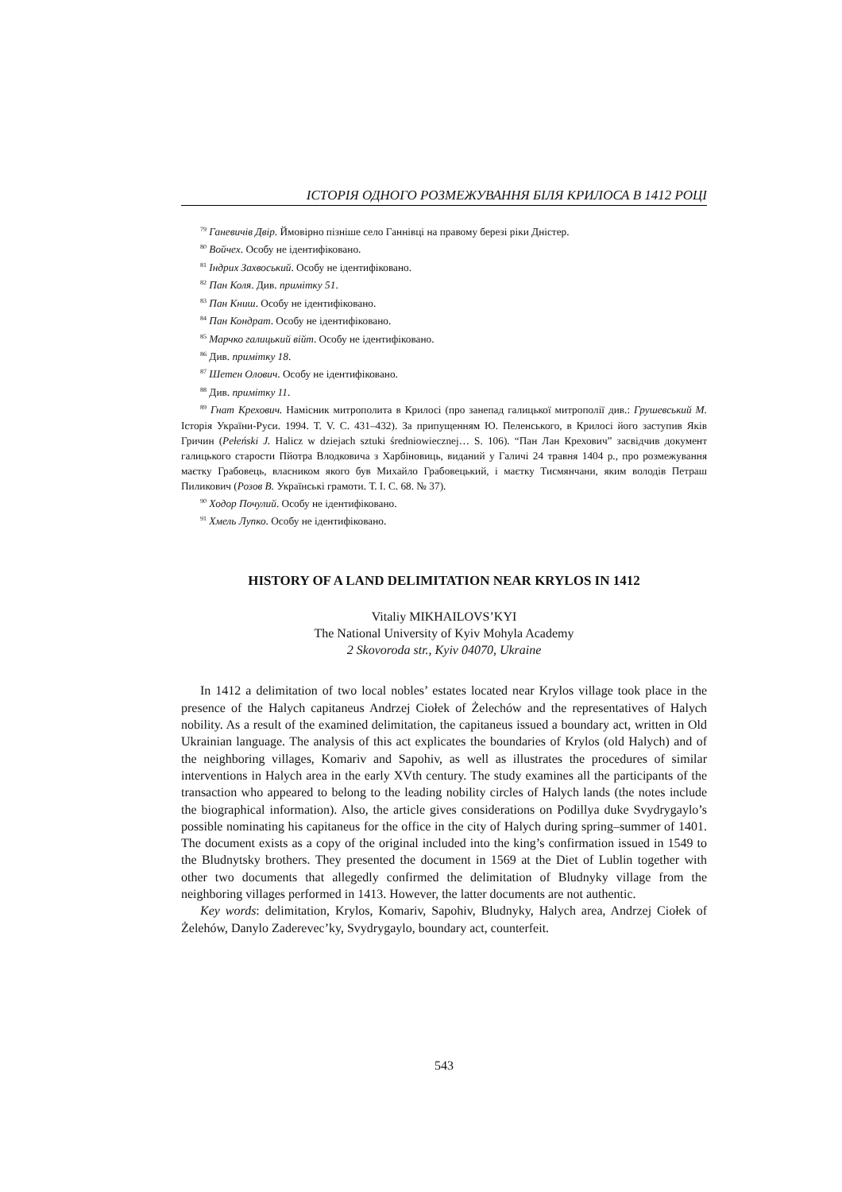ІСТОРІЯ ОДНОГО РОЗМЕЖУВАННЯ БІЛЯ КРИЛОСА В 1412 РОЦІ
<sup>79</sup> Ганевичів Двір. Ймовірно пізніше село Ганнівці на правому березі ріки Дністер.
<sup>80</sup> Войчех. Особу не ідентифіковано.
<sup>81</sup> Індрих Захвоський. Особу не ідентифіковано.
<sup>82</sup> Пан Коля. Див. примітку 51.
<sup>83</sup> Пан Книш. Особу не ідентифіковано.
<sup>84</sup> Пан Кондрат. Особу не ідентифіковано.
<sup>85</sup> Марчко галицький війт. Особу не ідентифіковано.
<sup>86</sup> Див. примітку 18.
<sup>87</sup> Шетен Олович. Особу не ідентифіковано.
<sup>88</sup> Див. примітку 11.
<sup>89</sup> Гнат Крехович. Намісник митрополита в Крилосі (про занепад галицької митрополії див.: Грушевський М. Історія України-Руси. 1994. Т. V. С. 431–432). За припущенням Ю. Пеленського, в Крилосі його заступив Яків Гричин (Pełeński J. Halicz w dziejach sztuki średniowiecznej… S. 106). “Пан Лан Крехович” засвідчив документ галицького старости Пйотра Влодковича з Харбіновиць, виданий у Галичі 24 травня 1404 р., про розмежування маєтку Грабовець, власником якого був Михайло Грабовецький, і маєтку Тисмянчани, яким володів Петраш Пиликович (Розов В. Українські грамоти. Т. I. С. 68. № 37).
<sup>90</sup> Ходор Почулий. Особу не ідентифіковано.
<sup>91</sup> Хмель Лупко. Особу не ідентифіковано.
HISTORY OF A LAND DELIMITATION NEAR KRYLOS IN 1412
Vitaliy MIKHAILOVS’KYI
The National University of Kyiv Mohyla Academy
2 Skovoroda str., Kyiv 04070, Ukraine
In 1412 a delimitation of two local nobles’ estates located near Krylos village took place in the presence of the Halych capitaneus Andrzej Ciołek of Żelechów and the representatives of Halych nobility. As a result of the examined delimitation, the capitaneus issued a boundary act, written in Old Ukrainian language. The analysis of this act explicates the boundaries of Krylos (old Halych) and of the neighboring villages, Komariv and Sapohiv, as well as illustrates the procedures of similar interventions in Halych area in the early XVth century. The study examines all the participants of the transaction who appeared to belong to the leading nobility circles of Halych lands (the notes include the biographical information). Also, the article gives considerations on Podillya duke Svydrygaylo’s possible nominating his capitaneus for the office in the city of Halych during spring–summer of 1401. The document exists as a copy of the original included into the king’s confirmation issued in 1549 to the Bludnytsky brothers. They presented the document in 1569 at the Diet of Lublin together with other two documents that allegedly confirmed the delimitation of Bludnyky village from the neighboring villages performed in 1413. However, the latter documents are not authentic.
Key words: delimitation, Krylos, Komariv, Sapohiv, Bludnyky, Halych area, Andrzej Ciołek of Żelehów, Danylo Zaderevec’ky, Svydrygaylo, boundary act, counterfeit.
543